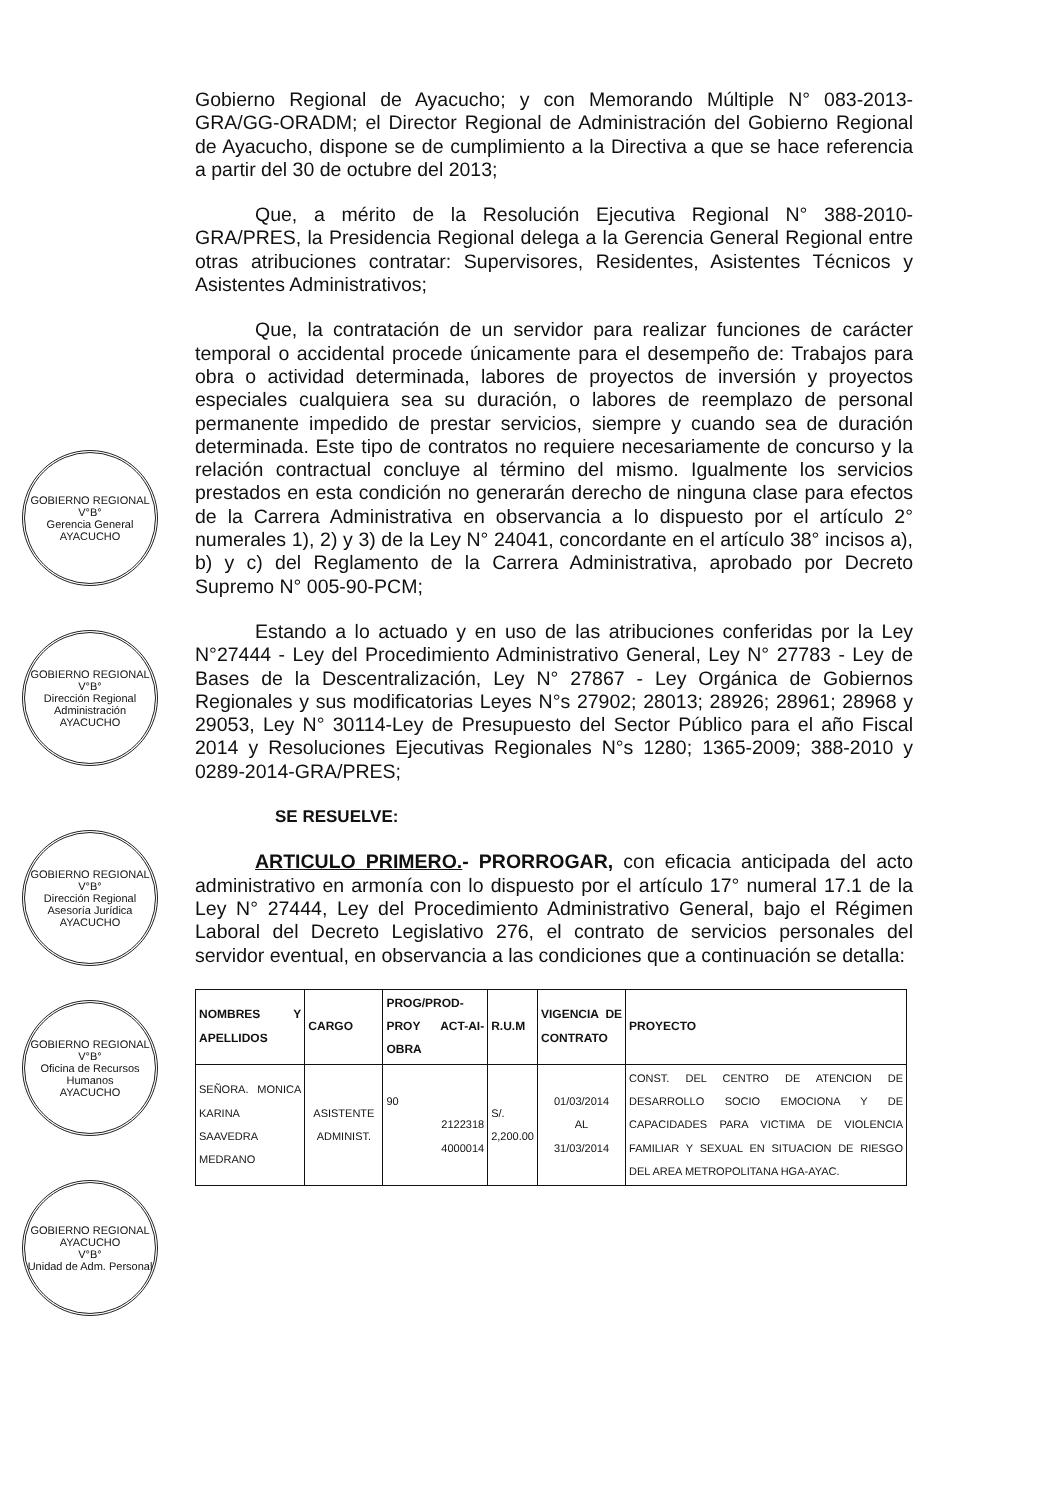GOBIERNO REGIONAL
V°B°
Gerencia General
AYACUCHO
GOBIERNO REGIONAL
V°B°
Dirección Regional Administración
AYACUCHO
GOBIERNO REGIONAL
V°B°
Dirección Regional Asesoría Jurídica
AYACUCHO
GOBIERNO REGIONAL
V°B°
Oficina de Recursos Humanos
AYACUCHO
GOBIERNO REGIONAL AYACUCHO
V°B°
Unidad de Adm. Personal
Gobierno Regional de Ayacucho; y con Memorando Múltiple N° 083-2013-GRA/GG-ORADM; el Director Regional de Administración del Gobierno Regional de Ayacucho, dispone se de cumplimiento a la Directiva a que se hace referencia a partir del 30 de octubre del 2013;
Que, a mérito de la Resolución Ejecutiva Regional N° 388-2010-GRA/PRES, la Presidencia Regional delega a la Gerencia General Regional entre otras atribuciones contratar: Supervisores, Residentes, Asistentes Técnicos y Asistentes Administrativos;
Que, la contratación de un servidor para realizar funciones de carácter temporal o accidental procede únicamente para el desempeño de: Trabajos para obra o actividad determinada, labores de proyectos de inversión y proyectos especiales cualquiera sea su duración, o labores de reemplazo de personal permanente impedido de prestar servicios, siempre y cuando sea de duración determinada. Este tipo de contratos no requiere necesariamente de concurso y la relación contractual concluye al término del mismo. Igualmente los servicios prestados en esta condición no generarán derecho de ninguna clase para efectos de la Carrera Administrativa en observancia a lo dispuesto por el artículo 2° numerales 1), 2) y 3) de la Ley N° 24041, concordante en el artículo 38° incisos a), b) y c) del Reglamento de la Carrera Administrativa, aprobado por Decreto Supremo N° 005-90-PCM;
Estando a lo actuado y en uso de las atribuciones conferidas por la Ley N°27444 - Ley del Procedimiento Administrativo General, Ley N° 27783 - Ley de Bases de la Descentralización, Ley N° 27867 - Ley Orgánica de Gobiernos Regionales y sus modificatorias Leyes N°s 27902; 28013; 28926; 28961; 28968 y 29053, Ley N° 30114-Ley de Presupuesto del Sector Público para el año Fiscal 2014 y Resoluciones Ejecutivas Regionales N°s 1280; 1365-2009; 388-2010 y 0289-2014-GRA/PRES;
SE RESUELVE:
ARTICULO PRIMERO.- PRORROGAR, con eficacia anticipada del acto administrativo en armonía con lo dispuesto por el artículo 17° numeral 17.1 de la Ley N° 27444, Ley del Procedimiento Administrativo General, bajo el Régimen Laboral del Decreto Legislativo 276, el contrato de servicios personales del servidor eventual, en observancia a las condiciones que a continuación se detalla:
| NOMBRES Y APELLIDOS | CARGO | PROG/PROD-PROY ACT-AI-OBRA | R.U.M | VIGENCIA DE CONTRATO | PROYECTO |
| --- | --- | --- | --- | --- | --- |
| SEÑORA. MONICA KARINA SAAVEDRA MEDRANO | ASISTENTE ADMINIST. | 90 2122318 4000014 | S/. 2,200.00 | 01/03/2014 AL 31/03/2014 | CONST. DEL CENTRO DE ATENCION DE DESARROLLO SOCIO EMOCIONA Y DE CAPACIDADES PARA VICTIMA DE VIOLENCIA FAMILIAR Y SEXUAL EN SITUACION DE RIESGO DEL AREA METROPOLITANA HGA-AYAC. |